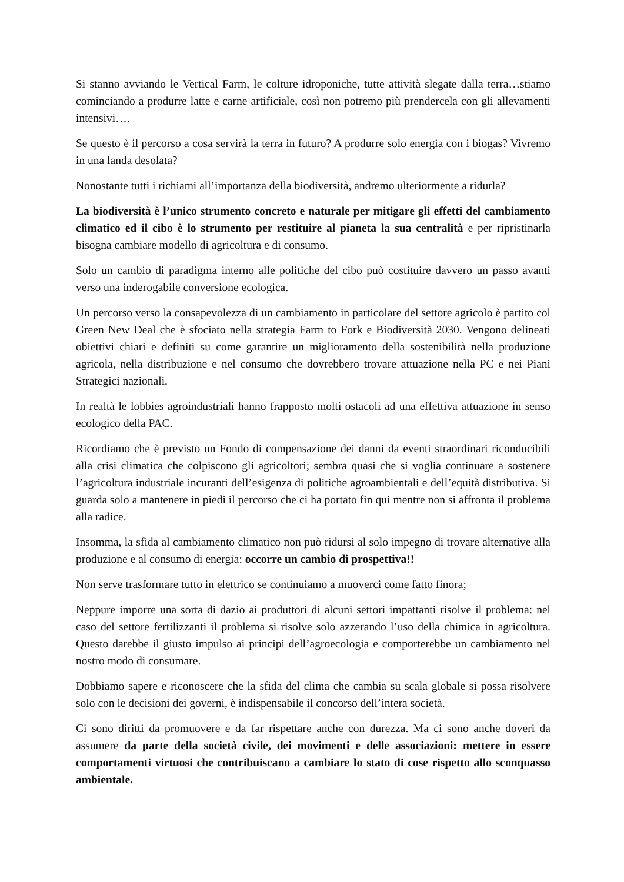Si stanno avviando le Vertical Farm, le colture idroponiche, tutte attività slegate dalla terra…stiamo cominciando a produrre latte e carne artificiale, così non potremo più prendercela con gli allevamenti intensivi….
Se questo è il percorso a cosa servirà la terra in futuro? A produrre solo energia con i biogas? Vivremo in una landa desolata?
Nonostante tutti i richiami all’importanza della biodiversità, andremo ulteriormente a ridurla?
La biodiversità è l’unico strumento concreto e naturale per mitigare gli effetti del cambiamento climatico ed il cibo è lo strumento per restituire al pianeta la sua centralità e per ripristinarla bisogna cambiare modello di agricoltura e di consumo.
Solo un cambio di paradigma interno alle politiche del cibo può costituire davvero un passo avanti verso una inderogabile conversione ecologica.
Un percorso verso la consapevolezza di un cambiamento in particolare del settore agricolo è partito col Green New Deal che è sfociato nella strategia Farm to Fork e Biodiversità 2030. Vengono delineati obiettivi chiari e definiti su come garantire un miglioramento della sostenibilità nella produzione agricola, nella distribuzione e nel consumo che dovrebbero trovare attuazione nella PC e nei Piani Strategici nazionali.
In realtà le lobbies agroindustriali hanno frapposto molti ostacoli ad una effettiva attuazione in senso ecologico della PAC.
Ricordiamo che è previsto un Fondo di compensazione dei danni da eventi straordinari riconducibili alla crisi climatica che colpiscono gli agricoltori; sembra quasi che si voglia continuare a sostenere l’agricoltura industriale incuranti dell’esigenza di politiche agroambientali e dell’equità distributiva. Si guarda solo a mantenere in piedi il percorso che ci ha portato fin qui mentre non si affronta il problema alla radice.
Insomma, la sfida al cambiamento climatico non può ridursi al solo impegno di trovare alternative alla produzione e al consumo di energia: occorre un cambio di prospettiva!!
Non serve trasformare tutto in elettrico se continuiamo a muoverci come fatto finora;
Neppure imporre una sorta di dazio ai produttori di alcuni settori impattanti risolve il problema: nel caso del settore fertilizzanti il problema si risolve solo azzerando l’uso della chimica in agricoltura. Questo darebbe il giusto impulso ai principi dell’agroecologia e comporterebbe un cambiamento nel nostro modo di consumare.
Dobbiamo sapere e riconoscere che la sfida del clima che cambia su scala globale si possa risolvere solo con le decisioni dei governi, è indispensabile il concorso dell’intera società.
Ci sono diritti da promuovere e da far rispettare anche con durezza. Ma ci sono anche doveri da assumere da parte della società civile, dei movimenti e delle associazioni: mettere in essere comportamenti virtuosi che contribuiscano a cambiare lo stato di cose rispetto allo sconquasso ambientale.